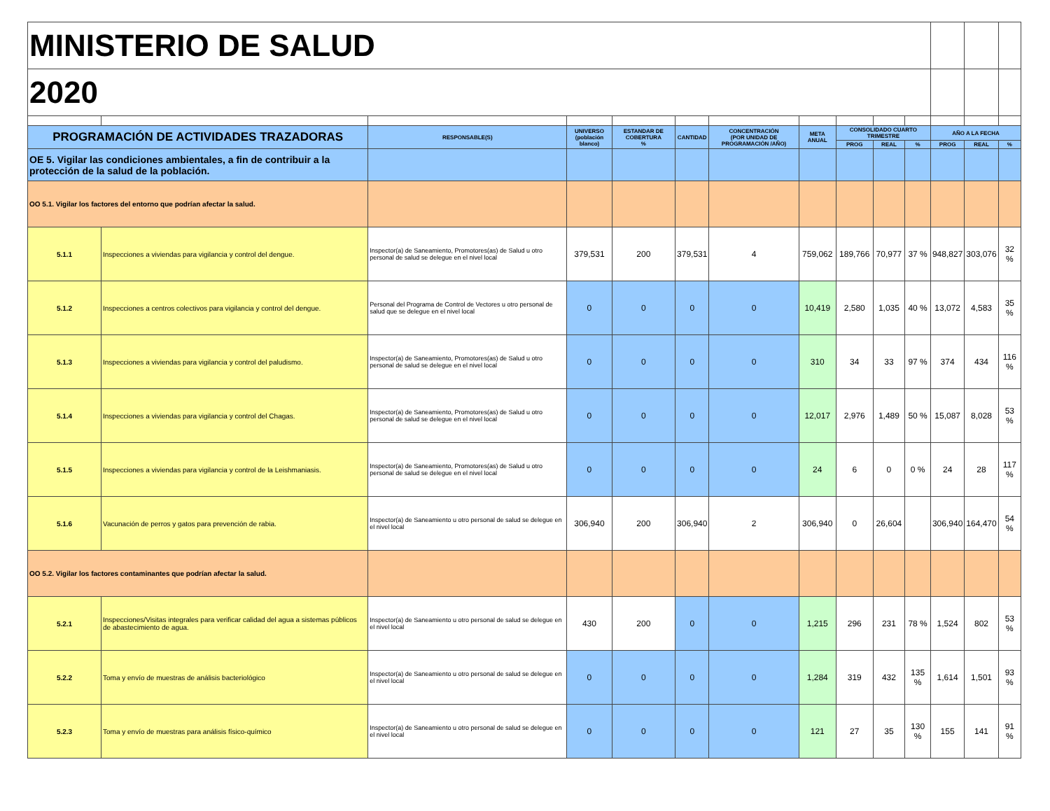| MINISTERIO DE SALUD | | | | | | | | | | | | | |
| 2020 | | | | | | | | | | | | | |
| PROGRAMACIÓN DE ACTIVIDADES TRAZADORAS | | RESPONSABLE(S) | UNIVERSO (población blanco) | ESTANDAR DE COBERTURA % | CANTIDAD | CONCENTRACIÓN (POR UNIDAD DE PROGRAMACIÓN /AÑO) | META ANUAL | CONSOLIDADO CUARTO TRIMESTRE | | | AÑO A LA FECHA | | |
| | | | | | | | | PROG | REAL | % | PROG | REAL | % |
| OE 5. Vigilar las condiciones ambientales, a fin de contribuir a la protección de la salud de la población. | | | | | | | | | | | | | |
| OO 5.1. Vigilar los factores del entorno que podrían afectar la salud. | | | | | | | | | | | | | |
| 5.1.1 | Inspecciones a viviendas para vigilancia y control del dengue. | Inspector(a) de Saneamiento, Promotores(as) de Salud u otro personal de salud se delegue en el nivel local | 379,531 | 200 | 379,531 | 4 | 759,062 | 189,766 | 70,977 | 37 % | 948,827 | 303,076 | 32 % |
| 5.1.2 | Inspecciones a centros colectivos para vigilancia y control del dengue. | Personal del Programa de Control de Vectores u otro personal de salud que se delegue en el nivel local | 0 | 0 | 0 | 0 | 10,419 | 2,580 | 1,035 | 40 % | 13,072 | 4,583 | 35 % |
| 5.1.3 | Inspecciones a viviendas para vigilancia y control del paludismo. | Inspector(a) de Saneamiento, Promotores(as) de Salud u otro personal de salud se delegue en el nivel local | 0 | 0 | 0 | 0 | 310 | 34 | 33 | 97 % | 374 | 434 | 116 % |
| 5.1.4 | Inspecciones a viviendas para vigilancia y control del Chagas. | Inspector(a) de Saneamiento, Promotores(as) de Salud u otro personal de salud se delegue en el nivel local | 0 | 0 | 0 | 0 | 12,017 | 2,976 | 1,489 | 50 % | 15,087 | 8,028 | 53 % |
| 5.1.5 | Inspecciones a viviendas para vigilancia y control de la Leishmaniasis. | Inspector(a) de Saneamiento, Promotores(as) de Salud u otro personal de salud se delegue en el nivel local | 0 | 0 | 0 | 0 | 24 | 6 | 0 | 0 % | 24 | 28 | 117 % |
| 5.1.6 | Vacunación de perros y gatos para prevención de rabia. | Inspector(a) de Saneamiento u otro personal de salud se delegue en el nivel local | 306,940 | 200 | 306,940 | 2 | 306,940 | 0 | 26,604 | | 306,940 | 164,470 | 54 % |
| OO 5.2. Vigilar los factores contaminantes que podrían afectar la salud. | | | | | | | | | | | | | |
| 5.2.1 | Inspecciones/Visitas integrales para verificar calidad del agua a sistemas públicos de abastecimiento de agua. | Inspector(a) de Saneamiento u otro personal de salud se delegue en el nivel local | 430 | 200 | 0 | 0 | 1,215 | 296 | 231 | 78 % | 1,524 | 802 | 53 % |
| 5.2.2 | Toma y envío de muestras de análisis bacteriológico | Inspector(a) de Saneamiento u otro personal de salud se delegue en el nivel local | 0 | 0 | 0 | 0 | 1,284 | 319 | 432 | 135 % | 1,614 | 1,501 | 93 % |
| 5.2.3 | Toma y envío de muestras para análisis físico-químico | Inspector(a) de Saneamiento u otro personal de salud se delegue en el nivel local | 0 | 0 | 0 | 0 | 121 | 27 | 35 | 130 % | 155 | 141 | 91 % |